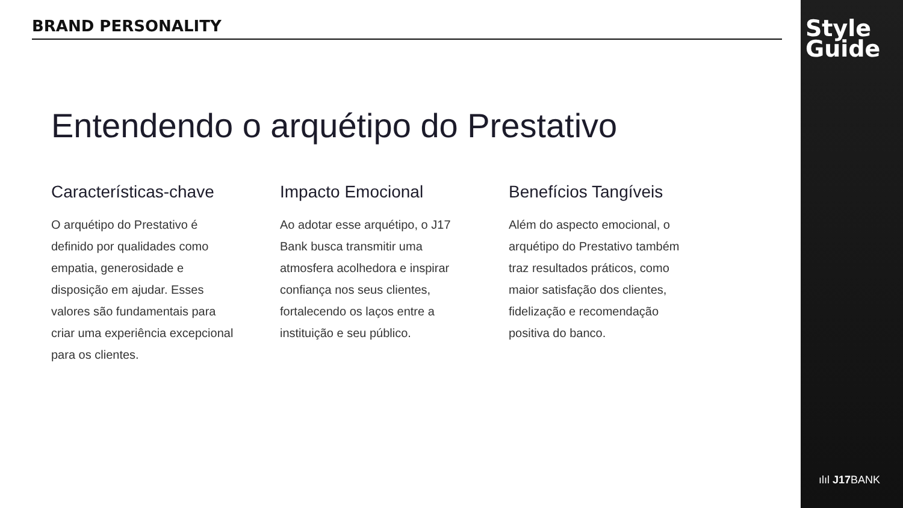BRAND PERSONALITY
Entendendo o arquétipo do Prestativo
Características-chave
O arquétipo do Prestativo é definido por qualidades como empatia, generosidade e disposição em ajudar. Esses valores são fundamentais para criar uma experiência excepcional para os clientes.
Impacto Emocional
Ao adotar esse arquétipo, o J17 Bank busca transmitir uma atmosfera acolhedora e inspirar confiança nos seus clientes, fortalecendo os laços entre a instituição e seu público.
Benefícios Tangíveis
Além do aspecto emocional, o arquétipo do Prestativo também traz resultados práticos, como maior satisfação dos clientes, fidelização e recomendação positiva do banco.
Style
Guide
ılıl J17 BANK